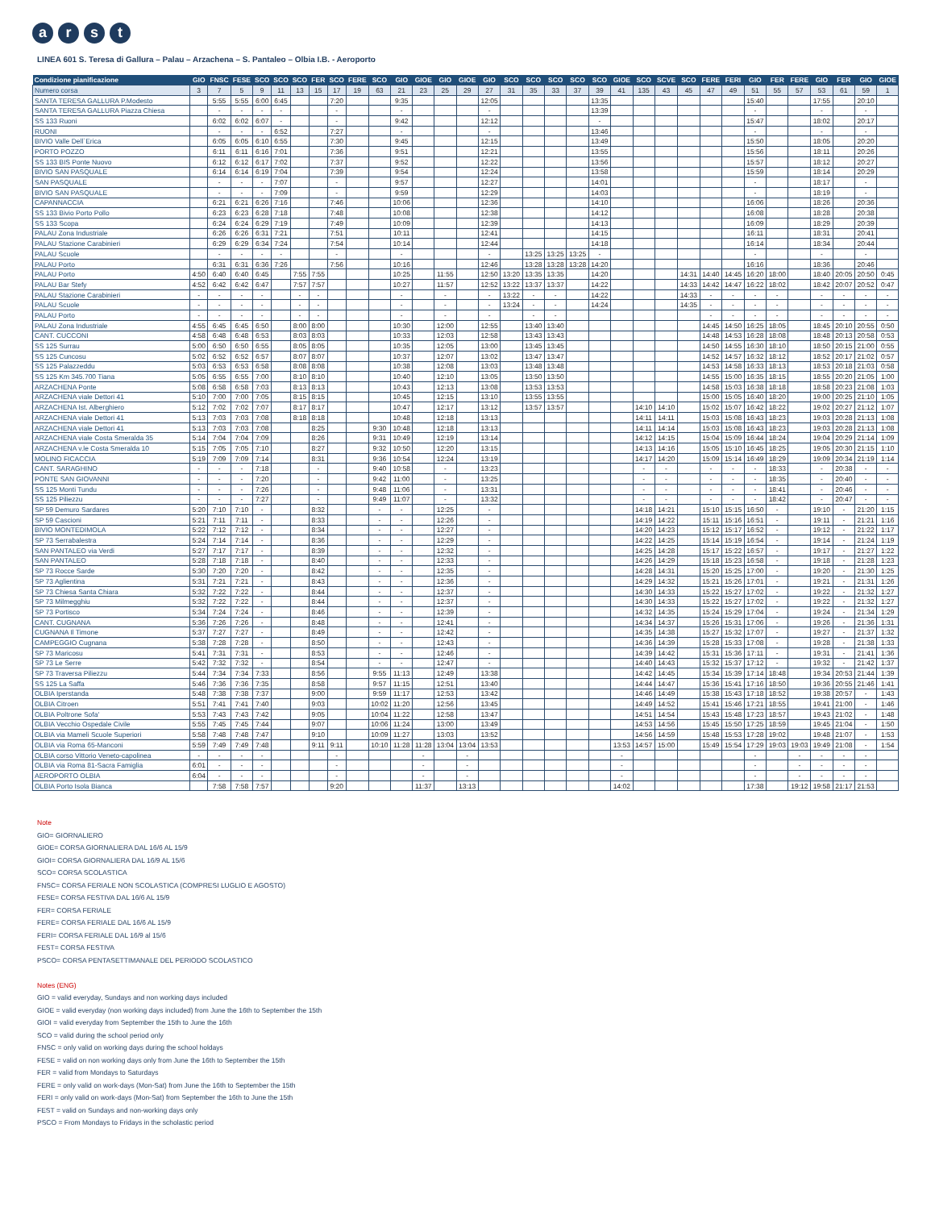arst
LINEA 601 S. Teresa di Gallura – Palau – Arzachena – S. Pantaleo – Olbia I.B. - Aeroporto
| Condizione pianificazione | GIO | FNSC | FESE | SCO | SCO | SCO | FER | SCO | FERE | SCO | GIO | GIOE | GIO | GIOE | GIO | SCO | SCO | SCO | SCO | SCO | GIOE | SCO | SCVE | SCO | FERE | FERI | GIO | FER | FERE | GIO | FER | GIO | GIOE |
| --- | --- | --- | --- | --- | --- | --- | --- | --- | --- | --- | --- | --- | --- | --- | --- | --- | --- | --- | --- | --- | --- | --- | --- | --- | --- | --- | --- | --- | --- | --- | --- | --- | --- |
| Numero corsa | 3 | 7 | 5 | 9 | 11 | 13 | 15 | 17 | 19 | 63 | 21 | 23 | 25 | 29 | 27 | 31 | 35 | 33 | 37 | 39 | 41 | 135 | 43 | 45 | 47 | 49 | 51 | 55 | 57 | 53 | 61 | 59 | 1 |
| SANTA TERESA GALLURA P.Modesto | | 5:55 | 5:55 | 6:00 | 6:45 | | | 7:20 | | | 9:35 | | | | 12:05 | | | | | 13:35 | | | | | | | 15:40 | | | 17:55 | | 20:10 | |
| SANTA TERESA GALLURA Piazza Chiesa | | - | - | - | - | | | - | | | - | | | | - | | | | | 13:39 | | | | | | | - | | | - | | - | |
| SS 133 Ruoni | | 6:02 | 6:02 | 6:07 | - | | | - | | | 9:42 | | | | 12:12 | | | | | - | | | | | | | 15:47 | | | 18:02 | | 20:17 | |
| RUONI | | - | - | - | 6:52 | | | 7:27 | | | - | | | | - | | | | | 13:46 | | | | | | | - | | | - | | - | |
| BIVIO Valle Dell`Erica | | 6:05 | 6:05 | 6:10 | 6:55 | | | 7:30 | | | 9:45 | | | | 12:15 | | | | | 13:49 | | | | | | | 15:50 | | | 18:05 | | 20:20 | |
| PORTO POZZO | | 6:11 | 6:11 | 6:16 | 7:01 | | | 7:36 | | | 9:51 | | | | 12:21 | | | | | 13:55 | | | | | | | 15:56 | | | 18:11 | | 20:26 | |
| SS 133 BIS Ponte Nuovo | | 6:12 | 6:12 | 6:17 | 7:02 | | | 7:37 | | | 9:52 | | | | 12:22 | | | | | 13:56 | | | | | | | 15:57 | | | 18:12 | | 20:27 | |
| BIVIO SAN PASQUALE | | 6:14 | 6:14 | 6:19 | 7:04 | | | 7:39 | | | 9:54 | | | | 12:24 | | | | | 13:58 | | | | | | | 15:59 | | | 18:14 | | 20:29 | |
| SAN PASQUALE | | - | - | - | 7:07 | | | - | | | 9:57 | | | | 12:27 | | | | | 14:01 | | | | | | | - | | | 18:17 | | - | |
| BIVIO SAN PASQUALE | | - | - | - | 7:09 | | | - | | | 9:59 | | | | 12:29 | | | | | 14:03 | | | | | | | - | | | 18:19 | | - | |
| CAPANNACCIA | | 6:21 | 6:21 | 6:26 | 7:16 | | | 7:46 | | | 10:06 | | | | 12:36 | | | | | 14:10 | | | | | | | 16:06 | | | 18:26 | | 20:36 | |
| SS 133 Bivio Porto Pollo | | 6:23 | 6:23 | 6:28 | 7:18 | | | 7:48 | | | 10:08 | | | | 12:38 | | | | | 14:12 | | | | | | | 16:08 | | | 18:28 | | 20:38 | |
| SS 133 Scopa | | 6:24 | 6:24 | 6:29 | 7:19 | | | 7:49 | | | 10:09 | | | | 12:39 | | | | | 14:13 | | | | | | | 16:09 | | | 18:29 | | 20:39 | |
| PALAU Zona Industriale | | 6:26 | 6:26 | 6:31 | 7:21 | | | 7:51 | | | 10:11 | | | | 12:41 | | | | | 14:15 | | | | | | | 16:11 | | | 18:31 | | 20:41 | |
| PALAU Stazione Carabinieri | | 6:29 | 6:29 | 6:34 | 7:24 | | | 7:54 | | | 10:14 | | | | 12:44 | | | | | 14:18 | | | | | | | 16:14 | | | 18:34 | | 20:44 | |
| PALAU Scuole | | - | - | - | - | | | - | | | - | | | | - | | 13:25 | 13:25 | 13:25 | - | | | | | | | - | | | - | | - | |
| PALAU Porto | | 6:31 | 6:31 | 6:36 | 7:26 | | | 7:56 | | | 10:16 | | | | 12:46 | | 13:28 | 13:28 | 13:28 | 14:20 | | | | | | | 16:16 | | | 18:36 | | 20:46 | |
| PALAU Porto | 4:50 | 6:40 | 6:40 | 6:45 | | 7:55 | 7:55 | | | | 10:25 | | 11:55 | | 12:50 | 13:20 | 13:35 | 13:35 | | 14:20 | | | | 14:31 | 14:40 | 14:45 | 16:20 | 18:00 | | 18:40 | 20:05 | 20:50 | 0:45 |
| PALAU Bar Stefy | 4:52 | 6:42 | 6:42 | 6:47 | | 7:57 | 7:57 | | | | 10:27 | | 11:57 | | 12:52 | 13:22 | 13:37 | 13:37 | | 14:22 | | | | 14:33 | 14:42 | 14:47 | 16:22 | 18:02 | | 18:42 | 20:07 | 20:52 | 0:47 |
| PALAU Stazione Carabinieri | - | - | - | - | | - | - | | | | - | | - | | - | 13:22 | - | - | | 14:22 | | | | 14:33 | - | - | - | - | | - | - | - | - |
| PALAU Scuole | - | - | - | - | | - | - | | | | - | | - | | - | 13:24 | - | - | | 14:24 | | | | 14:35 | - | - | - | - | | - | - | - | - |
| PALAU Porto | - | - | - | - | | - | - | | | | - | | - | | - | | - | - | | | | | | | - | - | - | - | | - | - | - | - |
| PALAU Zona Industriale | 4:55 | 6:45 | 6:45 | 6:50 | | 8:00 | 8:00 | | | | 10:30 | | 12:00 | | 12:55 | | 13:40 | 13:40 | | | | | | | 14:45 | 14:50 | 16:25 | 18:05 | | 18:45 | 20:10 | 20:55 | 0:50 |
| CANT. CUCCONI | 4:58 | 6:48 | 6:48 | 6:53 | | 8:03 | 8:03 | | | | 10:33 | | 12:03 | | 12:58 | | 13:43 | 13:43 | | | | | | | 14:48 | 14:53 | 16:28 | 18:08 | | 18:48 | 20:13 | 20:58 | 0:53 |
| SS 125 Surrau | 5:00 | 6:50 | 6:50 | 6:55 | | 8:05 | 8:05 | | | | 10:35 | | 12:05 | | 13:00 | | 13:45 | 13:45 | | | | | | | 14:50 | 14:55 | 16:30 | 18:10 | | 18:50 | 20:15 | 21:00 | 0:55 |
| SS 125 Cuncosu | 5:02 | 6:52 | 6:52 | 6:57 | | 8:07 | 8:07 | | | | 10:37 | | 12:07 | | 13:02 | | 13:47 | 13:47 | | | | | | | 14:52 | 14:57 | 16:32 | 18:12 | | 18:52 | 20:17 | 21:02 | 0:57 |
| SS 125 Palazzeddu | 5:03 | 6:53 | 6:53 | 6:58 | | 8:08 | 8:08 | | | | 10:38 | | 12:08 | | 13:03 | | 13:48 | 13:48 | | | | | | | 14:53 | 14:58 | 16:33 | 18:13 | | 18:53 | 20:18 | 21:03 | 0:58 |
| SS 125 Km 345.700 Tiana | 5:05 | 6:55 | 6:55 | 7:00 | | 8:10 | 8:10 | | | | 10:40 | | 12:10 | | 13:05 | | 13:50 | 13:50 | | | | | | | 14:55 | 15:00 | 16:35 | 18:15 | | 18:55 | 20:20 | 21:05 | 1:00 |
| ARZACHENA Ponte | 5:08 | 6:58 | 6:58 | 7:03 | | 8:13 | 8:13 | | | | 10:43 | | 12:13 | | 13:08 | | 13:53 | 13:53 | | | | | | | 14:58 | 15:03 | 16:38 | 18:18 | | 18:58 | 20:23 | 21:08 | 1:03 |
| ARZACHENA viale Dettori 41 | 5:10 | 7:00 | 7:00 | 7:05 | | 8:15 | 8:15 | | | | 10:45 | | 12:15 | | 13:10 | | 13:55 | 13:55 | | | | | | | 15:00 | 15:05 | 16:40 | 18:20 | | 19:00 | 20:25 | 21:10 | 1:05 |
| ARZACHENA Ist. Alberghiero | 5:12 | 7:02 | 7:02 | 7:07 | | 8:17 | 8:17 | | | | 10:47 | | 12:17 | | 13:12 | | 13:57 | 13:57 | | | | 14:10 | 14:10 | | 15:02 | 15:07 | 16:42 | 18:22 | | 19:02 | 20:27 | 21:12 | 1:07 |
| ARZACHENA viale Dettori 41 | 5:13 | 7:03 | 7:03 | 7:08 | | 8:18 | 8:18 | | | | 10:48 | | 12:18 | | 13:13 | | | | | | | 14:11 | 14:11 | | 15:03 | 15:08 | 16:43 | 18:23 | | 19:03 | 20:28 | 21:13 | 1:08 |
| ARZACHENA viale Dettori 41 | 5:13 | 7:03 | 7:03 | 7:08 | | | 8:25 | | | 9:30 | 10:48 | | 12:18 | | 13:13 | | | | | | | 14:11 | 14:14 | | 15:03 | 15:08 | 16:43 | 18:23 | | 19:03 | 20:28 | 21:13 | 1:08 |
| ARZACHENA viale Costa Smeralda 35 | 5:14 | 7:04 | 7:04 | 7:09 | | | 8:26 | | | 9:31 | 10:49 | | 12:19 | | 13:14 | | | | | | | 14:12 | 14:15 | | 15:04 | 15:09 | 16:44 | 18:24 | | 19:04 | 20:29 | 21:14 | 1:09 |
| ARZACHENA v.le Costa Smeralda 10 | 5:15 | 7:05 | 7:05 | 7:10 | | | 8:27 | | | 9:32 | 10:50 | | 12:20 | | 13:15 | | | | | | | 14:13 | 14:16 | | 15:05 | 15:10 | 16:45 | 18:25 | | 19:05 | 20:30 | 21:15 | 1:10 |
| MOLINO FICACCIA | 5:19 | 7:09 | 7:09 | 7:14 | | | 8:31 | | | 9:36 | 10:54 | | 12:24 | | 13:19 | | | | | | | 14:17 | 14:20 | | 15:09 | 15:14 | 16:49 | 18:29 | | 19:09 | 20:34 | 21:19 | 1:14 |
| CANT. SARAGHINO | - | - | - | 7:18 | | | - | | | 9:40 | 10:58 | | - | | 13:23 | | | | | | | - | - | | - | - | - | 18:33 | | - | 20:38 | - | - |
| PONTE SAN GIOVANNI | - | - | - | 7:20 | | | - | | | 9:42 | 11:00 | | - | | 13:25 | | | | | | | - | - | | - | - | - | 18:35 | | - | 20:40 | - | - |
| SS 125 Monti Tundu | - | - | - | 7:26 | | | - | | | 9:48 | 11:06 | | - | | 13:31 | | | | | | | - | - | | - | - | - | 18:41 | | - | 20:46 | - | - |
| SS 125 Piliezzu | - | - | - | 7:27 | | | - | | | 9:49 | 11:07 | | - | | 13:32 | | | | | | | - | - | | - | - | - | 18:42 | | - | 20:47 | - | - |
| SP 59 Demuro Sardares | 5:20 | 7:10 | 7:10 | - | | | 8:32 | | | - | - | | 12:25 | | - | | | | | | | 14:18 | 14:21 | | 15:10 | 15:15 | 16:50 | - | | 19:10 | - | 21:20 | 1:15 |
| SP 59 Cascioni | 5:21 | 7:11 | 7:11 | - | | | 8:33 | | | - | - | | 12:26 | | - | | | | | | | 14:19 | 14:22 | | 15:11 | 15:16 | 16:51 | - | | 19:11 | - | 21:21 | 1:16 |
| BIVIO MONTEDIMOLA | 5:22 | 7:12 | 7:12 | - | | | 8:34 | | | - | - | | 12:27 | | - | | | | | | | 14:20 | 14:23 | | 15:12 | 15:17 | 16:52 | - | | 19:12 | - | 21:22 | 1:17 |
| SP 73 Serrabalestra | 5:24 | 7:14 | 7:14 | - | | | 8:36 | | | - | - | | 12:29 | | - | | | | | | | 14:22 | 14:25 | | 15:14 | 15:19 | 16:54 | - | | 19:14 | - | 21:24 | 1:19 |
| SAN PANTALEO via Verdi | 5:27 | 7:17 | 7:17 | - | | | 8:39 | | | - | - | | 12:32 | | - | | | | | | | 14:25 | 14:28 | | 15:17 | 15:22 | 16:57 | - | | 19:17 | - | 21:27 | 1:22 |
| SAN PANTALEO | 5:28 | 7:18 | 7:18 | - | | | 8:40 | | | - | - | | 12:33 | | - | | | | | | | 14:26 | 14:29 | | 15:18 | 15:23 | 16:58 | - | | 19:18 | - | 21:28 | 1:23 |
| SP 73 Rocce Sarde | 5:30 | 7:20 | 7:20 | - | | | 8:42 | | | - | - | | 12:35 | | - | | | | | | | 14:28 | 14:31 | | 15:20 | 15:25 | 17:00 | - | | 19:20 | - | 21:30 | 1:25 |
| SP 73 Aglientina | 5:31 | 7:21 | 7:21 | - | | | 8:43 | | | - | - | | 12:36 | | - | | | | | | | 14:29 | 14:32 | | 15:21 | 15:26 | 17:01 | - | | 19:21 | - | 21:31 | 1:26 |
| SP 73 Chiesa Santa Chiara | 5:32 | 7:22 | 7:22 | - | | | 8:44 | | | - | - | | 12:37 | | - | | | | | | | 14:30 | 14:33 | | 15:22 | 15:27 | 17:02 | - | | 19:22 | - | 21:32 | 1:27 |
| SP 73 Milmegghiu | 5:32 | 7:22 | 7:22 | - | | | 8:44 | | | - | - | | 12:37 | | - | | | | | | | 14:30 | 14:33 | | 15:22 | 15:27 | 17:02 | - | | 19:22 | - | 21:32 | 1:27 |
| SP 73 Portisco | 5:34 | 7:24 | 7:24 | - | | | 8:46 | | | - | - | | 12:39 | | - | | | | | | | 14:32 | 14:35 | | 15:24 | 15:29 | 17:04 | - | | 19:24 | - | 21:34 | 1:29 |
| CANT. CUGNANA | 5:36 | 7:26 | 7:26 | - | | | 8:48 | | | - | - | | 12:41 | | - | | | | | | | 14:34 | 14:37 | | 15:26 | 15:31 | 17:06 | - | | 19:26 | - | 21:36 | 1:31 |
| CUGNANA Il Timone | 5:37 | 7:27 | 7:27 | - | | | 8:49 | | | - | - | | 12:42 | | - | | | | | | | 14:35 | 14:38 | | 15:27 | 15:32 | 17:07 | - | | 19:27 | - | 21:37 | 1:32 |
| CAMPEGGIO Cugnana | 5:38 | 7:28 | 7:28 | - | | | 8:50 | | | - | - | | 12:43 | | - | | | | | | | 14:36 | 14:39 | | 15:28 | 15:33 | 17:08 | - | | 19:28 | - | 21:38 | 1:33 |
| SP 73 Maricosu | 5:41 | 7:31 | 7:31 | - | | | 8:53 | | | - | - | | 12:46 | | - | | | | | | | 14:39 | 14:42 | | 15:31 | 15:36 | 17:11 | - | | 19:31 | - | 21:41 | 1:36 |
| SP 73 Le Serre | 5:42 | 7:32 | 7:32 | - | | | 8:54 | | | - | - | | 12:47 | | - | | | | | | | 14:40 | 14:43 | | 15:32 | 15:37 | 17:12 | - | | 19:32 | - | 21:42 | 1:37 |
| SP 73 Traversa Piliezzu | 5:44 | 7:34 | 7:34 | 7:33 | | | 8:56 | | | 9:55 | 11:13 | | 12:49 | | 13:38 | | | | | | | 14:42 | 14:45 | | 15:34 | 15:39 | 17:14 | 18:48 | | 19:34 | 20:53 | 21:44 | 1:39 |
| SS 125 La Saffa | 5:46 | 7:36 | 7:36 | 7:35 | | | 8:58 | | | 9:57 | 11:15 | | 12:51 | | 13:40 | | | | | | | 14:44 | 14:47 | | 15:36 | 15:41 | 17:16 | 18:50 | | 19:36 | 20:55 | 21:46 | 1:41 |
| OLBIA Iperstanda | 5:48 | 7:38 | 7:38 | 7:37 | | | 9:00 | | | 9:59 | 11:17 | | 12:53 | | 13:42 | | | | | | | 14:46 | 14:49 | | 15:38 | 15:43 | 17:18 | 18:52 | | 19:38 | 20:57 | - | 1:43 |
| OLBIA Citroen | 5:51 | 7:41 | 7:41 | 7:40 | | | 9:03 | | | 10:02 | 11:20 | | 12:56 | | 13:45 | | | | | | | 14:49 | 14:52 | | 15:41 | 15:46 | 17:21 | 18:55 | | 19:41 | 21:00 | - | 1:46 |
| OLBIA Poltrone Sofa' | 5:53 | 7:43 | 7:43 | 7:42 | | | 9:05 | | | 10:04 | 11:22 | | 12:58 | | 13:47 | | | | | | | 14:51 | 14:54 | | 15:43 | 15:48 | 17:23 | 18:57 | | 19:43 | 21:02 | - | 1:48 |
| OLBIA Vecchio Ospedale Civile | 5:55 | 7:45 | 7:45 | 7:44 | | | 9:07 | | | 10:06 | 11:24 | | 13:00 | | 13:49 | | | | | | | 14:53 | 14:56 | | 15:45 | 15:50 | 17:25 | 18:59 | | 19:45 | 21:04 | - | 1:50 |
| OLBIA via Mameli Scuole Superiori | 5:58 | 7:48 | 7:48 | 7:47 | | | 9:10 | | | 10:09 | 11:27 | | 13:03 | | 13:52 | | | | | | | 14:56 | 14:59 | | 15:48 | 15:53 | 17:28 | 19:02 | | 19:48 | 21:07 | - | 1:53 |
| OLBIA via Roma 65-Manconi | 5:59 | 7:49 | 7:49 | 7:48 | | | 9:11 | 9:11 | | 10:10 | 11:28 | 11:28 | 13:04 | 13:04 | 13:53 | | | | | | 13:53 | 14:57 | 15:00 | | 15:49 | 15:54 | 17:29 | 19:03 | 19:03 | 19:49 | 21:08 | - | 1:54 |
| OLBIA corso Vittorio Veneto-capolinea | - | - | - | - | | | | - | | | | - | | - | | | | | | | - | | | | | | - | | - | - | - | - | |
| OLBIA via Roma 81-Sacra Famiglia | 6:01 | - | - | - | | | | - | | | | - | | - | | | | | | | - | | | | | | - | | - | - | - | - | |
| AEROPORTO OLBIA | 6:04 | - | - | - | | | | - | | | | - | | - | | | | | | | - | | | | | | - | | - | - | - | - | |
| OLBIA Porto Isola Bianca | | 7:58 | 7:58 | 7:57 | | | | 9:20 | | | | 11:37 | | 13:13 | | | | | | | 14:02 | | | | | | 17:38 | | 19:12 | 19:58 | 21:17 | 21:53 | |
Note
GIO= GIORNALIERO
GIOE= CORSA GIORNALIERA DAL 16/6 AL 15/9
GIOI= CORSA GIORNALIERA DAL 16/9 AL 15/6
SCO= CORSA SCOLASTICA
FNSC= CORSA FERIALE NON SCOLASTICA (COMPRESI LUGLIO E AGOSTO)
FESE= CORSA FESTIVA DAL 16/6 AL 15/9
FER= CORSA FERIALE
FERE= CORSA FERIALE DAL 16/6 AL 15/9
FERI= CORSA FERIALE DAL 16/9 al 15/6
FEST= CORSA FESTIVA
PSCO= CORSA PENTASETTIMANALE DEL PERIODO SCOLASTICO
Notes (ENG)
GIO = valid everyday, Sundays and non working days included
GIOE = valid everyday (non working days included) from June the 16th to September the 15th
GIOI = valid everyday from September the 15th to June the 16th
SCO = valid during the school period only
FNSC = only valid on working days during the school holdays
FESE = valid on non working days only from June the 16th to September the 15th
FER = valid from Mondays to Saturdays
FERE = only valid on work-days (Mon-Sat) from June the 16th to September the 15th
FERI = only valid on work-days (Mon-Sat) from September the 16th to June the 15th
FEST = valid on Sundays and non-working days only
PSCO = From Mondays to Fridays in the scholastic period